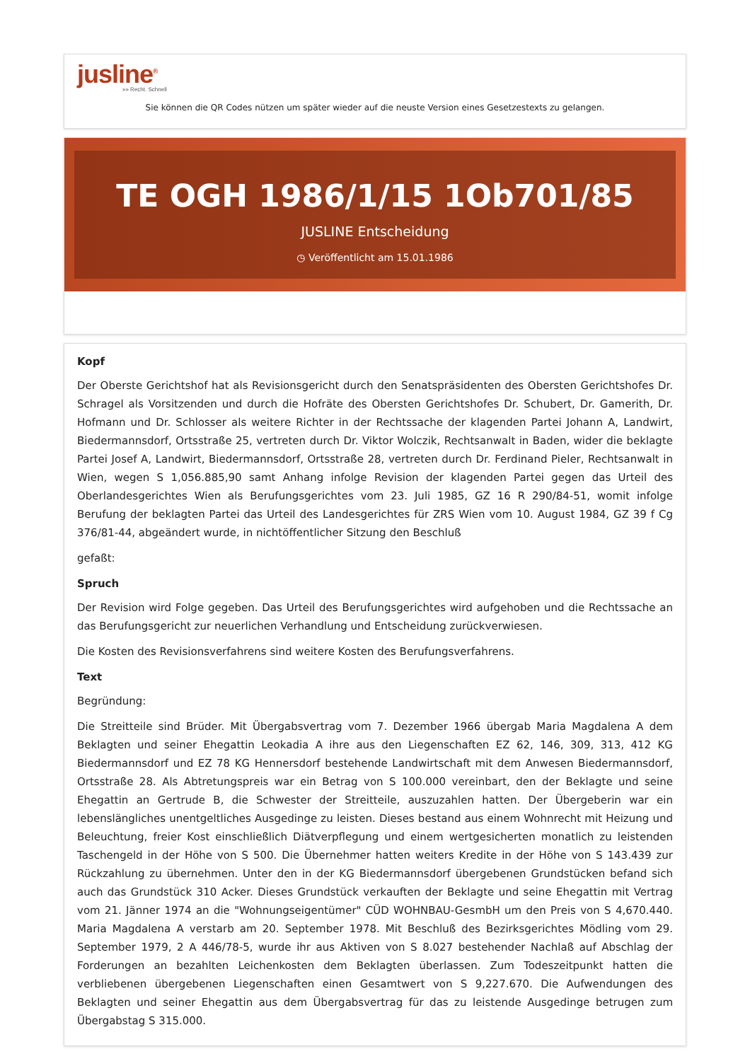jusline<sup>®</sup>
»» Recht. Schnell
Sie können die QR Codes nützen um später wieder auf die neuste Version eines Gesetzestexts zu gelangen.
TE OGH 1986/1/15 1Ob701/85
JUSLINE Entscheidung
◷ Veröffentlicht am 15.01.1986
Kopf
Der Oberste Gerichtshof hat als Revisionsgericht durch den Senatspräsidenten des Obersten Gerichtshofes Dr. Schragel als Vorsitzenden und durch die Hofräte des Obersten Gerichtshofes Dr. Schubert, Dr. Gamerith, Dr. Hofmann und Dr. Schlosser als weitere Richter in der Rechtssache der klagenden Partei Johann A, Landwirt, Biedermannsdorf, Ortsstraße 25, vertreten durch Dr. Viktor Wolczik, Rechtsanwalt in Baden, wider die beklagte Partei Josef A, Landwirt, Biedermannsdorf, Ortsstraße 28, vertreten durch Dr. Ferdinand Pieler, Rechtsanwalt in Wien, wegen S 1,056.885,90 samt Anhang infolge Revision der klagenden Partei gegen das Urteil des Oberlandesgerichtes Wien als Berufungsgerichtes vom 23. Juli 1985, GZ 16 R 290/84-51, womit infolge Berufung der beklagten Partei das Urteil des Landesgerichtes für ZRS Wien vom 10. August 1984, GZ 39 f Cg 376/81-44, abgeändert wurde, in nichtöffentlicher Sitzung den Beschluß
gefaßt:
Spruch
Der Revision wird Folge gegeben. Das Urteil des Berufungsgerichtes wird aufgehoben und die Rechtssache an das Berufungsgericht zur neuerlichen Verhandlung und Entscheidung zurückverwiesen.
Die Kosten des Revisionsverfahrens sind weitere Kosten des Berufungsverfahrens.
Text
Begründung:
Die Streitteile sind Brüder. Mit Übergabsvertrag vom 7. Dezember 1966 übergab Maria Magdalena A dem Beklagten und seiner Ehegattin Leokadia A ihre aus den Liegenschaften EZ 62, 146, 309, 313, 412 KG Biedermannsdorf und EZ 78 KG Hennersdorf bestehende Landwirtschaft mit dem Anwesen Biedermannsdorf, Ortsstraße 28. Als Abtretungspreis war ein Betrag von S 100.000 vereinbart, den der Beklagte und seine Ehegattin an Gertrude B, die Schwester der Streitteile, auszuzahlen hatten. Der Übergeberin war ein lebenslängliches unentgeltliches Ausgedinge zu leisten. Dieses bestand aus einem Wohnrecht mit Heizung und Beleuchtung, freier Kost einschließlich Diätverpflegung und einem wertgesicherten monatlich zu leistenden Taschengeld in der Höhe von S 500. Die Übernehmer hatten weiters Kredite in der Höhe von S 143.439 zur Rückzahlung zu übernehmen. Unter den in der KG Biedermannsdorf übergebenen Grundstücken befand sich auch das Grundstück 310 Acker. Dieses Grundstück verkauften der Beklagte und seine Ehegattin mit Vertrag vom 21. Jänner 1974 an die "Wohnungseigentümer" CÜD WOHNBAU-GesmbH um den Preis von S 4,670.440. Maria Magdalena A verstarb am 20. September 1978. Mit Beschluß des Bezirksgerichtes Mödling vom 29. September 1979, 2 A 446/78-5, wurde ihr aus Aktiven von S 8.027 bestehender Nachlaß auf Abschlag der Forderungen an bezahlten Leichenkosten dem Beklagten überlassen. Zum Todeszeitpunkt hatten die verbliebenen übergebenen Liegenschaften einen Gesamtwert von S 9,227.670. Die Aufwendungen des Beklagten und seiner Ehegattin aus dem Übergabsvertrag für das zu leistende Ausgedinge betrugen zum Übergabstag S 315.000.